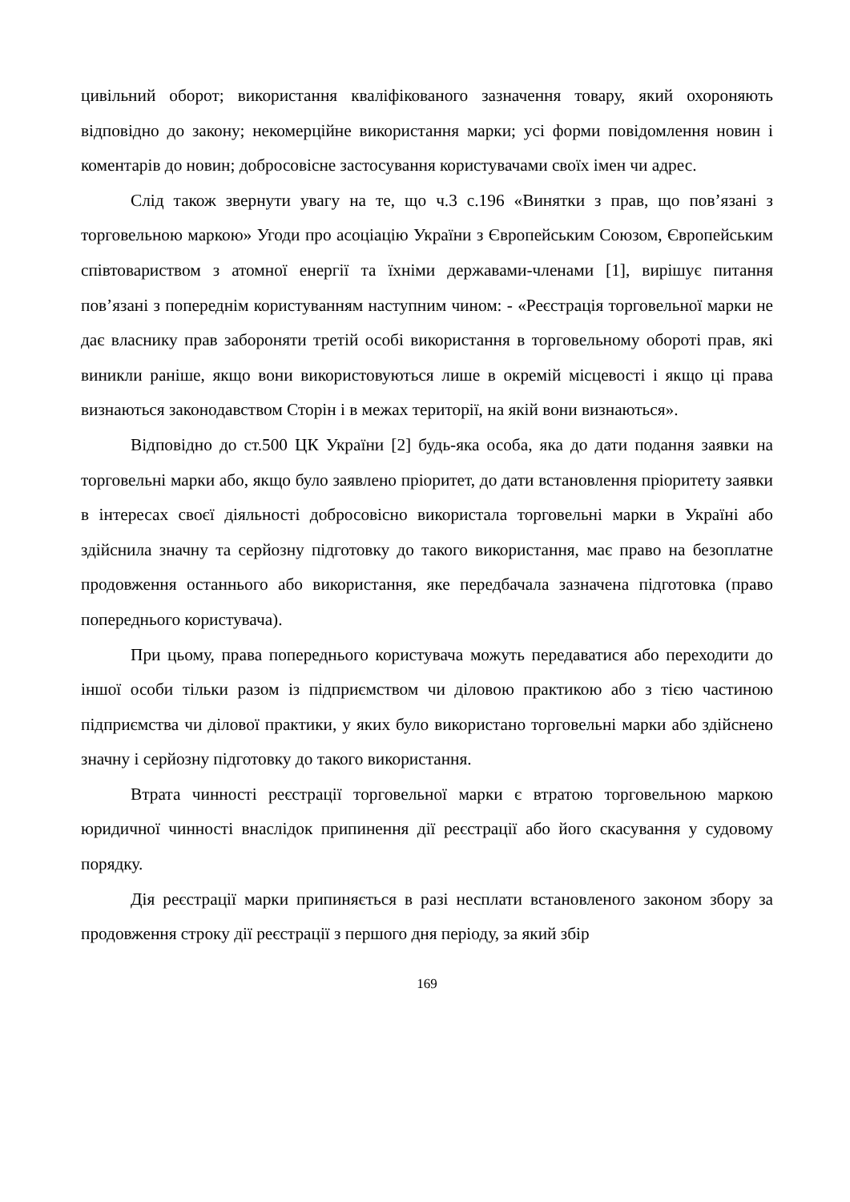цивільний оборот; використання кваліфікованого зазначення товару, який охороняють відповідно до закону; некомерційне використання марки; усі форми повідомлення новин і коментарів до новин; добросовісне застосування користувачами своїх імен чи адрес.
Слід також звернути увагу на те, що ч.3 с.196 «Винятки з прав, що пов’язані з торговельною маркою» Угоди про асоціацію України з Європейським Союзом, Європейським співтовариством з атомної енергії та їхніми державами-членами [1], вирішує питання пов’язані з попереднім користуванням наступним чином: - «Реєстрація торговельної марки не дає власнику прав забороняти третій особі використання в торговельному обороті прав, які виникли раніше, якщо вони використовуються лише в окремій місцевості і якщо ці права визнаються законодавством Сторін і в межах території, на якій вони визнаються».
Відповідно до ст.500 ЦК України [2] будь-яка особа, яка до дати подання заявки на торговельні марки або, якщо було заявлено пріоритет, до дати встановлення пріоритету заявки в інтересах своєї діяльності добросовісно використала торговельні марки в Україні або здійснила значну та серйозну підготовку до такого використання, має право на безоплатне продовження останнього або використання, яке передбачала зазначена підготовка (право попереднього користувача).
При цьому, права попереднього користувача можуть передаватися або переходити до іншої особи тільки разом із підприємством чи діловою практикою або з тією частиною підприємства чи ділової практики, у яких було використано торговельні марки або здійснено значну і серйозну підготовку до такого використання.
Втрата чинності реєстрації торговельної марки є втратою торговельною маркою юридичної чинності внаслідок припинення дії реєстрації або його скасування у судовому порядку.
Дія реєстрації марки припиняється в разі несплати встановленого законом збору за продовження строку дії реєстрації з першого дня періоду, за який збір
169